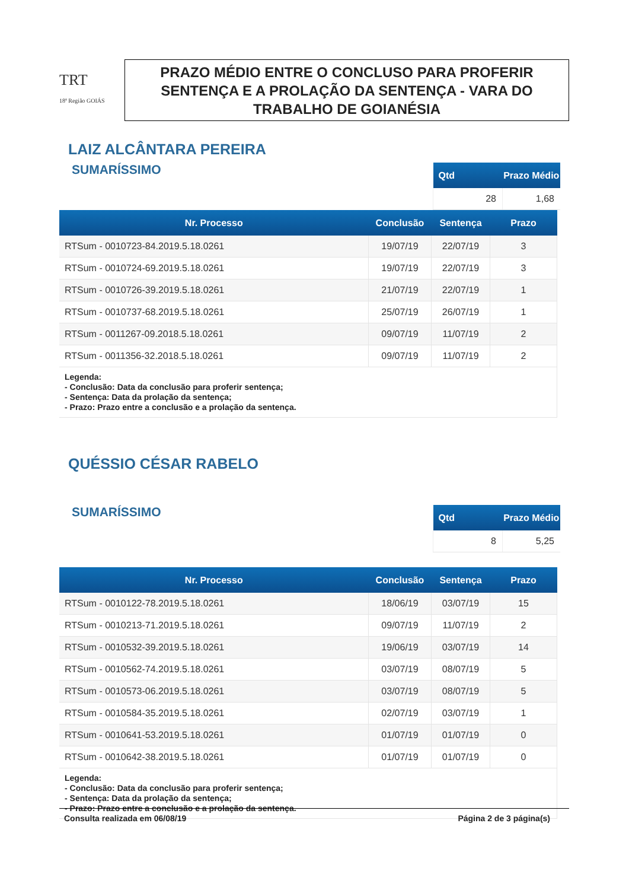TRT
18ª Região GOIÁS
PRAZO MÉDIO ENTRE O CONCLUSO PARA PROFERIR
SENTENÇA E A PROLAÇÃO DA SENTENÇA - VARA DO
TRABALHO DE GOIANÉSIA
LAIZ ALCÂNTARA PEREIRA
SUMARÍSSIMO
| Qtd | Prazo Médio |
| --- | --- |
| 28 | 1,68 |
| Nr. Processo | Conclusão | Sentença | Prazo |
| --- | --- | --- | --- |
| RTSum - 0010723-84.2019.5.18.0261 | 19/07/19 | 22/07/19 | 3 |
| RTSum - 0010724-69.2019.5.18.0261 | 19/07/19 | 22/07/19 | 3 |
| RTSum - 0010726-39.2019.5.18.0261 | 21/07/19 | 22/07/19 | 1 |
| RTSum - 0010737-68.2019.5.18.0261 | 25/07/19 | 26/07/19 | 1 |
| RTSum - 0011267-09.2018.5.18.0261 | 09/07/19 | 11/07/19 | 2 |
| RTSum - 0011356-32.2018.5.18.0261 | 09/07/19 | 11/07/19 | 2 |
| Legenda: - Conclusão: Data da conclusão para proferir sentença; - Sentença: Data da prolação da sentença; - Prazo: Prazo entre a conclusão e a prolação da sentença. | | | |
QUÉSSIO CÉSAR RABELO
SUMARÍSSIMO
| Qtd | Prazo Médio |
| --- | --- |
| 8 | 5,25 |
| Nr. Processo | Conclusão | Sentença | Prazo |
| --- | --- | --- | --- |
| RTSum - 0010122-78.2019.5.18.0261 | 18/06/19 | 03/07/19 | 15 |
| RTSum - 0010213-71.2019.5.18.0261 | 09/07/19 | 11/07/19 | 2 |
| RTSum - 0010532-39.2019.5.18.0261 | 19/06/19 | 03/07/19 | 14 |
| RTSum - 0010562-74.2019.5.18.0261 | 03/07/19 | 08/07/19 | 5 |
| RTSum - 0010573-06.2019.5.18.0261 | 03/07/19 | 08/07/19 | 5 |
| RTSum - 0010584-35.2019.5.18.0261 | 02/07/19 | 03/07/19 | 1 |
| RTSum - 0010641-53.2019.5.18.0261 | 01/07/19 | 01/07/19 | 0 |
| RTSum - 0010642-38.2019.5.18.0261 | 01/07/19 | 01/07/19 | 0 |
| Legenda: - Conclusão: Data da conclusão para proferir sentença; - Sentença: Data da prolação da sentença; - Prazo: Prazo entre a conclusão e a prolação da sentença. | | | |
Consulta realizada em 06/08/19 Página 2 de 3 página(s)